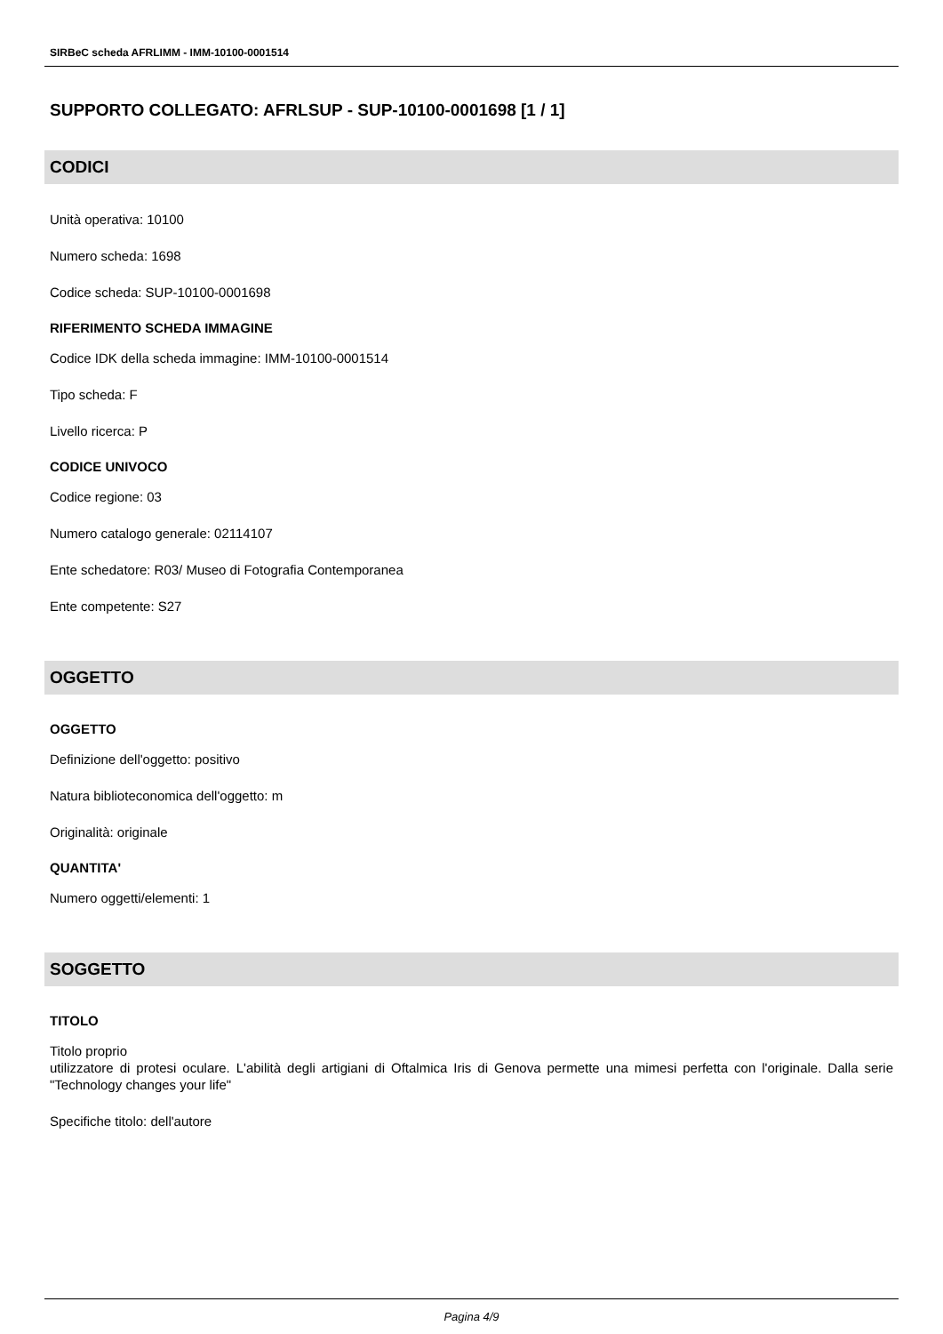SIRBeC scheda AFRLIMM - IMM-10100-0001514
SUPPORTO COLLEGATO: AFRLSUP - SUP-10100-0001698 [1 / 1]
CODICI
Unità operativa: 10100
Numero scheda: 1698
Codice scheda: SUP-10100-0001698
RIFERIMENTO SCHEDA IMMAGINE
Codice IDK della scheda immagine: IMM-10100-0001514
Tipo scheda: F
Livello ricerca: P
CODICE UNIVOCO
Codice regione: 03
Numero catalogo generale: 02114107
Ente schedatore: R03/ Museo di Fotografia Contemporanea
Ente competente: S27
OGGETTO
OGGETTO
Definizione dell'oggetto: positivo
Natura biblioteconomica dell'oggetto: m
Originalità: originale
QUANTITA'
Numero oggetti/elementi: 1
SOGGETTO
TITOLO
Titolo proprio
utilizzatore di protesi oculare. L'abilità degli artigiani di Oftalmica Iris di Genova permette una mimesi perfetta con l'originale. Dalla serie "Technology changes your life"
Specifiche titolo: dell'autore
Pagina 4/9